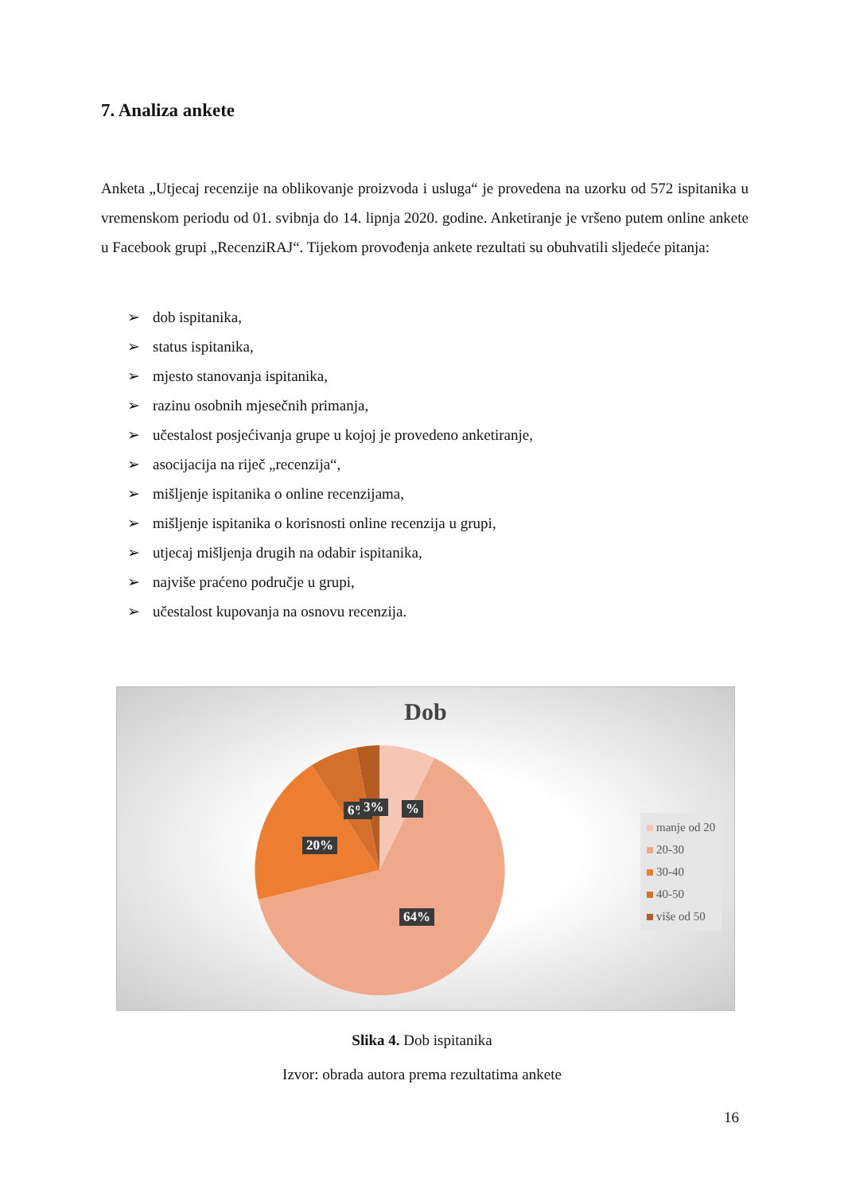7. Analiza ankete
Anketa „Utjecaj recenzije na oblikovanje proizvoda i usluga“ je provedena na uzorku od 572 ispitanika u vremenskom periodu od 01. svibnja do 14. lipnja 2020. godine. Anketiranje je vršeno putem online ankete u Facebook grupi „RecenziRAJ“. Tijekom provođenja ankete rezultati su obuhvatili sljedeće pitanja:
➢ dob ispitanika,
➢ status ispitanika,
➢ mjesto stanovanja ispitanika,
➢ razinu osobnih mjesečnih primanja,
➢ učestalost posjećivanja grupe u kojoj je provedeno anketiranje,
➢ asocijacija na riječ „recenzija“,
➢ mišljenje ispitanika o online recenzijama,
➢ mišljenje ispitanika o korisnosti online recenzija u grupi,
➢ utjecaj mišljenja drugih na odabir ispitanika,
➢ najviše praćeno područje u grupi,
➢ učestalost kupovanja na osnovu recenzija.
Dob
6% 3% %
20%
64%
manje od 20
20-30
30-40
40-50
više od 50
Slika 4. Dob ispitanika
Izvor: obrada autora prema rezultatima ankete
16